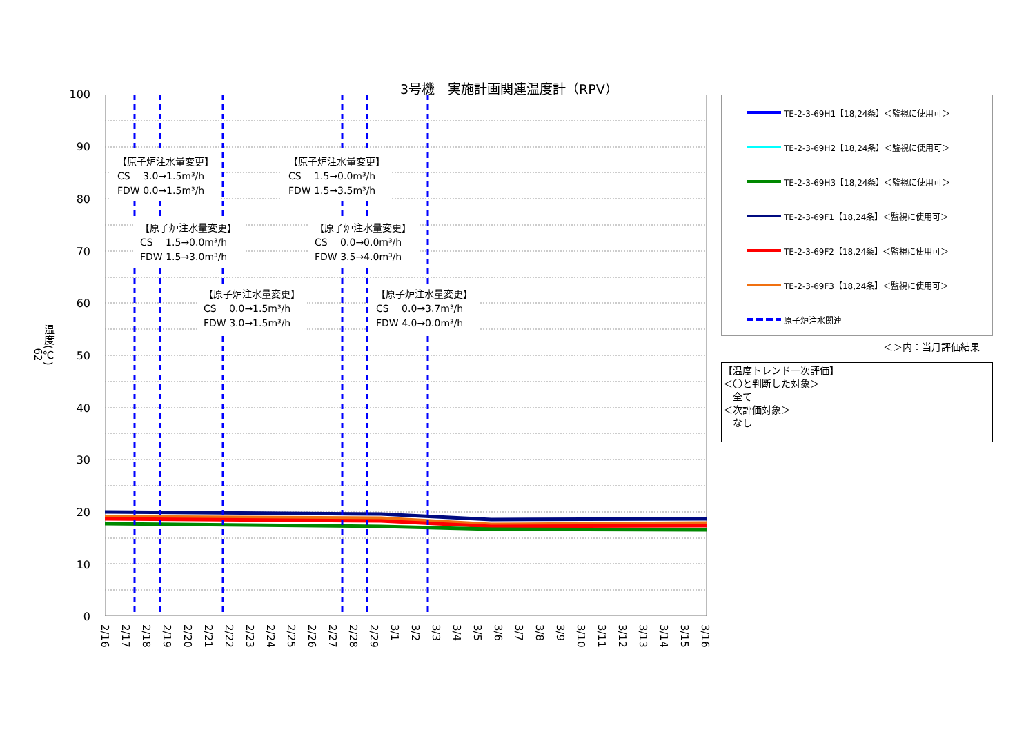3号機　実施計画関連温度計（RPV）
62
温度(℃)
100
90
80
70
60
50
40
30
20
10
0
【原子炉注水量変更】
CS　 3.0→1.5m³/h
FDW 0.0→1.5m³/h
【原子炉注水量変更】
CS　 1.5→0.0m³/h
FDW 1.5→3.5m³/h
【原子炉注水量変更】
CS　 1.5→0.0m³/h
FDW 1.5→3.0m³/h
【原子炉注水量変更】
CS　 0.0→0.0m³/h
FDW 3.5→4.0m³/h
【原子炉注水量変更】
CS　 0.0→1.5m³/h
FDW 3.0→1.5m³/h
【原子炉注水量変更】
CS　 0.0→3.7m³/h
FDW 4.0→0.0m³/h
2/16
2/17
2/18
2/19
2/20
2/21
2/22
2/23
2/24
2/25
2/26
2/27
2/28
2/29
3/1
3/2
3/3
3/4
3/5
3/6
3/7
3/8
3/9
3/10
3/11
3/12
3/13
3/14
3/15
3/16
TE-2-3-69H1【18,24条】＜監視に使用可＞
TE-2-3-69H2【18,24条】＜監視に使用可＞
TE-2-3-69H3【18,24条】＜監視に使用可＞
TE-2-3-69F1【18,24条】＜監視に使用可＞
TE-2-3-69F2【18,24条】＜監視に使用可＞
TE-2-3-69F3【18,24条】＜監視に使用可＞
原子炉注水関連
＜＞内：当月評価結果
【温度トレンド一次評価】
＜〇と判断した対象＞
　全て
＜次評価対象＞
　なし